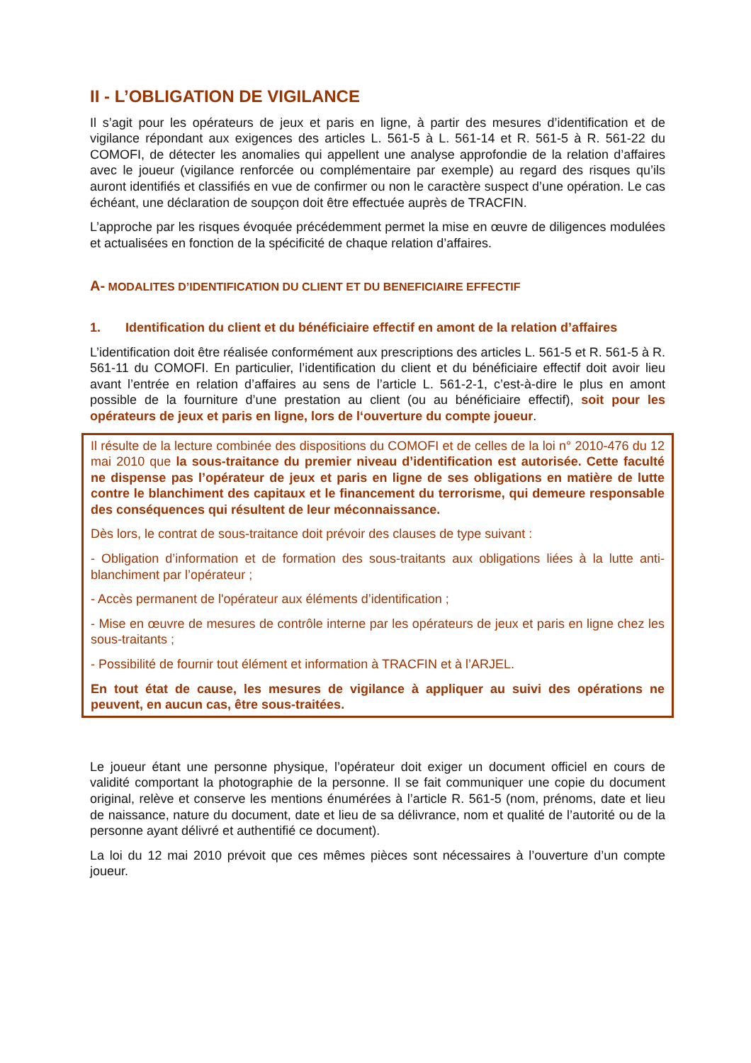II - L’OBLIGATION DE VIGILANCE
Il s’agit pour les opérateurs de jeux et paris en ligne, à partir des mesures d’identification et de vigilance répondant aux exigences des articles L. 561-5 à L. 561-14 et R. 561-5 à R. 561-22 du COMOFI, de détecter les anomalies qui appellent une analyse approfondie de la relation d’affaires avec le joueur (vigilance renforcée ou complémentaire par exemple) au regard des risques qu’ils auront identifiés et classifiés en vue de confirmer ou non le caractère suspect d’une opération. Le cas échéant, une déclaration de soupçon doit être effectuée auprès de TRACFIN.
L’approche par les risques évoquée précédemment permet la mise en œuvre de diligences modulées et actualisées en fonction de la spécificité de chaque relation d’affaires.
A- MODALITES D’IDENTIFICATION DU CLIENT ET DU BENEFICIAIRE EFFECTIF
1. Identification du client et du bénéficiaire effectif en amont de la relation d’affaires
L’identification doit être réalisée conformément aux prescriptions des articles L. 561-5 et R. 561-5 à R. 561-11 du COMOFI. En particulier, l’identification du client et du bénéficiaire effectif doit avoir lieu avant l’entrée en relation d’affaires au sens de l’article L. 561-2-1, c’est-à-dire le plus en amont possible de la fourniture d’une prestation au client (ou au bénéficiaire effectif), soit pour les opérateurs de jeux et paris en ligne, lors de l‘ouverture du compte joueur.
Il résulte de la lecture combinée des dispositions du COMOFI et de celles de la loi n° 2010-476 du 12 mai 2010 que la sous-traitance du premier niveau d’identification est autorisée. Cette faculté ne dispense pas l’opérateur de jeux et paris en ligne de ses obligations en matière de lutte contre le blanchiment des capitaux et le financement du terrorisme, qui demeure responsable des conséquences qui résultent de leur méconnaissance.
Dès lors, le contrat de sous-traitance doit prévoir des clauses de type suivant :
- Obligation d’information et de formation des sous-traitants aux obligations liées à la lutte anti-blanchiment par l’opérateur ;
- Accès permanent de l'opérateur aux éléments d’identification ;
- Mise en œuvre de mesures de contrôle interne par les opérateurs de jeux et paris en ligne chez les sous-traitants ;
- Possibilité de fournir tout élément et information à TRACFIN et à l’ARJEL.
En tout état de cause, les mesures de vigilance à appliquer au suivi des opérations ne peuvent, en aucun cas, être sous-traitées.
Le joueur étant une personne physique, l’opérateur doit exiger un document officiel en cours de validité comportant la photographie de la personne. Il se fait communiquer une copie du document original, relève et conserve les mentions énumérées à l’article R. 561-5 (nom, prénoms, date et lieu de naissance, nature du document, date et lieu de sa délivrance, nom et qualité de l’autorité ou de la personne ayant délivré et authentifié ce document).
La loi du 12 mai 2010 prévoit que ces mêmes pièces sont nécessaires à l’ouverture d’un compte joueur.